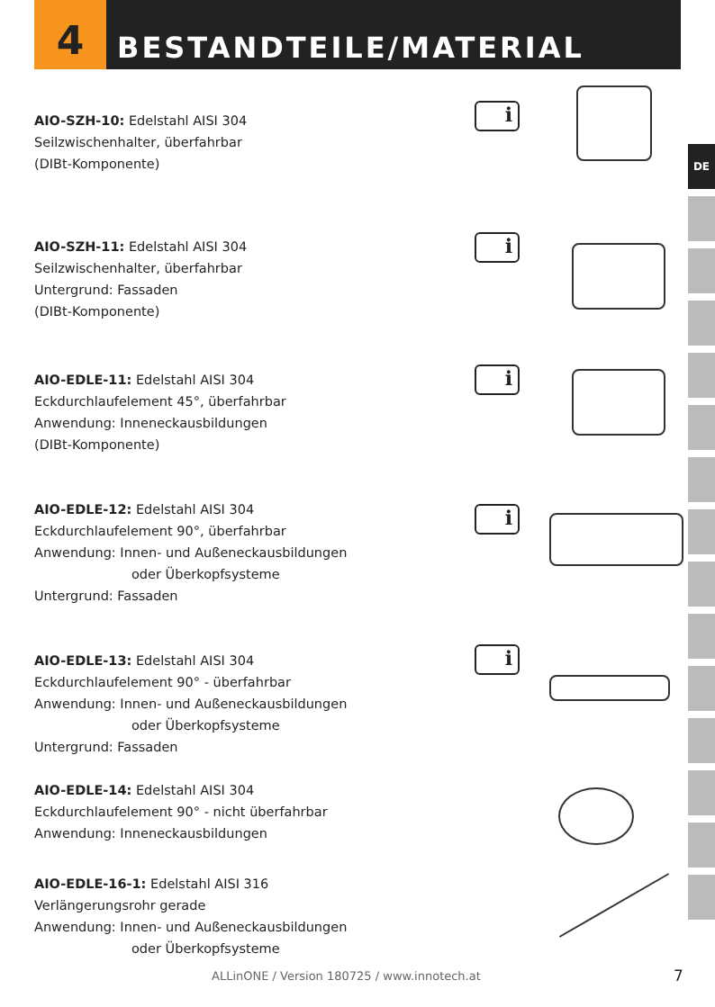4
BESTANDTEILE/MATERIAL
DE
AIO-SZH-10: Edelstahl AISI 304
Seilzwischenhalter, überfahrbar
(DIBt-Komponente)
i
AIO-SZH-11: Edelstahl AISI 304
Seilzwischenhalter, überfahrbar
Untergrund: Fassaden
(DIBt-Komponente)
i
AIO-EDLE-11: Edelstahl AISI 304
Eckdurchlaufelement 45°, überfahrbar
Anwendung: Inneneckausbildungen
(DIBt-Komponente)
i
AIO-EDLE-12: Edelstahl AISI 304
Eckdurchlaufelement 90°, überfahrbar
Anwendung: Innen- und Außeneckausbildungen
oder Überkopfsysteme
Untergrund: Fassaden
i
AIO-EDLE-13: Edelstahl AISI 304
Eckdurchlaufelement 90° - überfahrbar
Anwendung: Innen- und Außeneckausbildungen
oder Überkopfsysteme
Untergrund: Fassaden
i
AIO-EDLE-14: Edelstahl AISI 304
Eckdurchlaufelement 90° - nicht überfahrbar
Anwendung: Inneneckausbildungen
AIO-EDLE-16-1: Edelstahl AISI 316
Verlängerungsrohr gerade
Anwendung: Innen- und Außeneckausbildungen
oder Überkopfsysteme
ALLinONE / Version 180725 / www.innotech.at
7